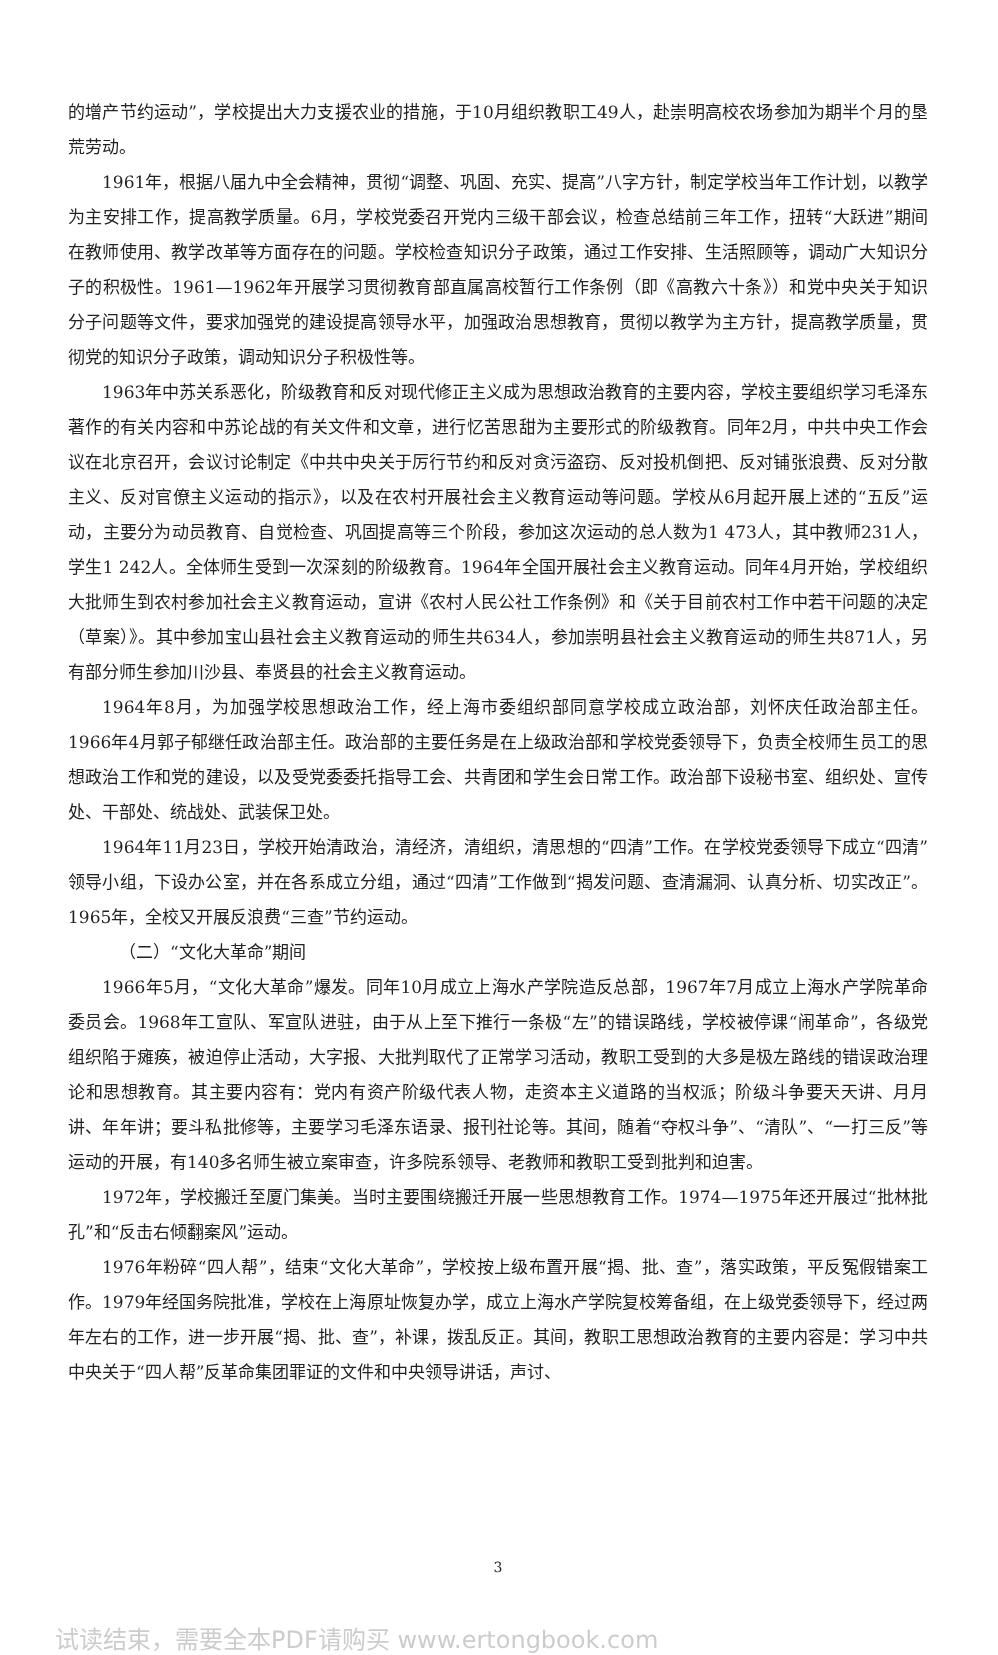的增产节约运动”，学校提出大力支援农业的措施，于10月组织教职工49人，赴崇明高校农场参加为期半个月的垦荒劳动。
1961年，根据八届九中全会精神，贯彻“调整、巩固、充实、提高”八字方针，制定学校当年工作计划，以教学为主安排工作，提高教学质量。6月，学校党委召开党内三级干部会议，检查总结前三年工作，扭转“大跃进”期间在教师使用、教学改革等方面存在的问题。学校检查知识分子政策，通过工作安排、生活照顾等，调动广大知识分子的积极性。1961—1962年开展学习贯彻教育部直属高校暂行工作条例（即《高教六十条》）和党中央关于知识分子问题等文件，要求加强党的建设提高领导水平，加强政治思想教育，贯彻以教学为主方针，提高教学质量，贯彻党的知识分子政策，调动知识分子积极性等。
1963年中苏关系恶化，阶级教育和反对现代修正主义成为思想政治教育的主要内容，学校主要组织学习毛泽东著作的有关内容和中苏论战的有关文件和文章，进行忆苦思甜为主要形式的阶级教育。同年2月，中共中央工作会议在北京召开，会议讨论制定《中共中央关于厉行节约和反对贪污盗窃、反对投机倒把、反对铺张浪费、反对分散主义、反对官僚主义运动的指示》，以及在农村开展社会主义教育运动等问题。学校从6月起开展上述的“五反”运动，主要分为动员教育、自觉检查、巩固提高等三个阶段，参加这次运动的总人数为1 473人，其中教师231人，学生1 242人。全体师生受到一次深刻的阶级教育。1964年全国开展社会主义教育运动。同年4月开始，学校组织大批师生到农村参加社会主义教育运动，宣讲《农村人民公社工作条例》和《关于目前农村工作中若干问题的决定（草案）》。其中参加宝山县社会主义教育运动的师生共634人，参加崇明县社会主义教育运动的师生共871人，另有部分师生参加川沙县、奉贤县的社会主义教育运动。
1964年8月，为加强学校思想政治工作，经上海市委组织部同意学校成立政治部，刘怀庆任政治部主任。1966年4月郭子郁继任政治部主任。政治部的主要任务是在上级政治部和学校党委领导下，负责全校师生员工的思想政治工作和党的建设，以及受党委委托指导工会、共青团和学生会日常工作。政治部下设秘书室、组织处、宣传处、干部处、统战处、武装保卫处。
1964年11月23日，学校开始清政治，清经济，清组织，清思想的“四清”工作。在学校党委领导下成立“四清”领导小组，下设办公室，并在各系成立分组，通过“四清”工作做到“揭发问题、查清漏洞、认真分析、切实改正”。1965年，全校又开展反浪费“三查”节约运动。
（二）“文化大革命”期间
1966年5月，“文化大革命”爆发。同年10月成立上海水产学院造反总部，1967年7月成立上海水产学院革命委员会。1968年工宣队、军宣队进驻，由于从上至下推行一条极“左”的错误路线，学校被停课“闹革命”，各级党组织陷于瘫痪，被迫停止活动，大字报、大批判取代了正常学习活动，教职工受到的大多是极左路线的错误政治理论和思想教育。其主要内容有：党内有资产阶级代表人物，走资本主义道路的当权派；阶级斗争要天天讲、月月讲、年年讲；要斗私批修等，主要学习毛泽东语录、报刊社论等。其间，随着“夺权斗争”、“清队”、“一打三反”等运动的开展，有140多名师生被立案审查，许多院系领导、老教师和教职工受到批判和迫害。
1972年，学校搬迁至厦门集美。当时主要围绕搬迁开展一些思想教育工作。1974—1975年还开展过“批林批孔”和“反击右倾翻案风”运动。
1976年粉碎“四人帮”，结束“文化大革命”，学校按上级布置开展“揭、批、查”，落实政策，平反冤假错案工作。1979年经国务院批准，学校在上海原址恢复办学，成立上海水产学院复校筹备组，在上级党委领导下，经过两年左右的工作，进一步开展“揭、批、查”，补课，拨乱反正。其间，教职工思想政治教育的主要内容是：学习中共中央关于“四人帮”反革命集团罪证的文件和中央领导讲话，声讨、
3
试读结束，需要全本PDF请购买 www.ertongbook.com